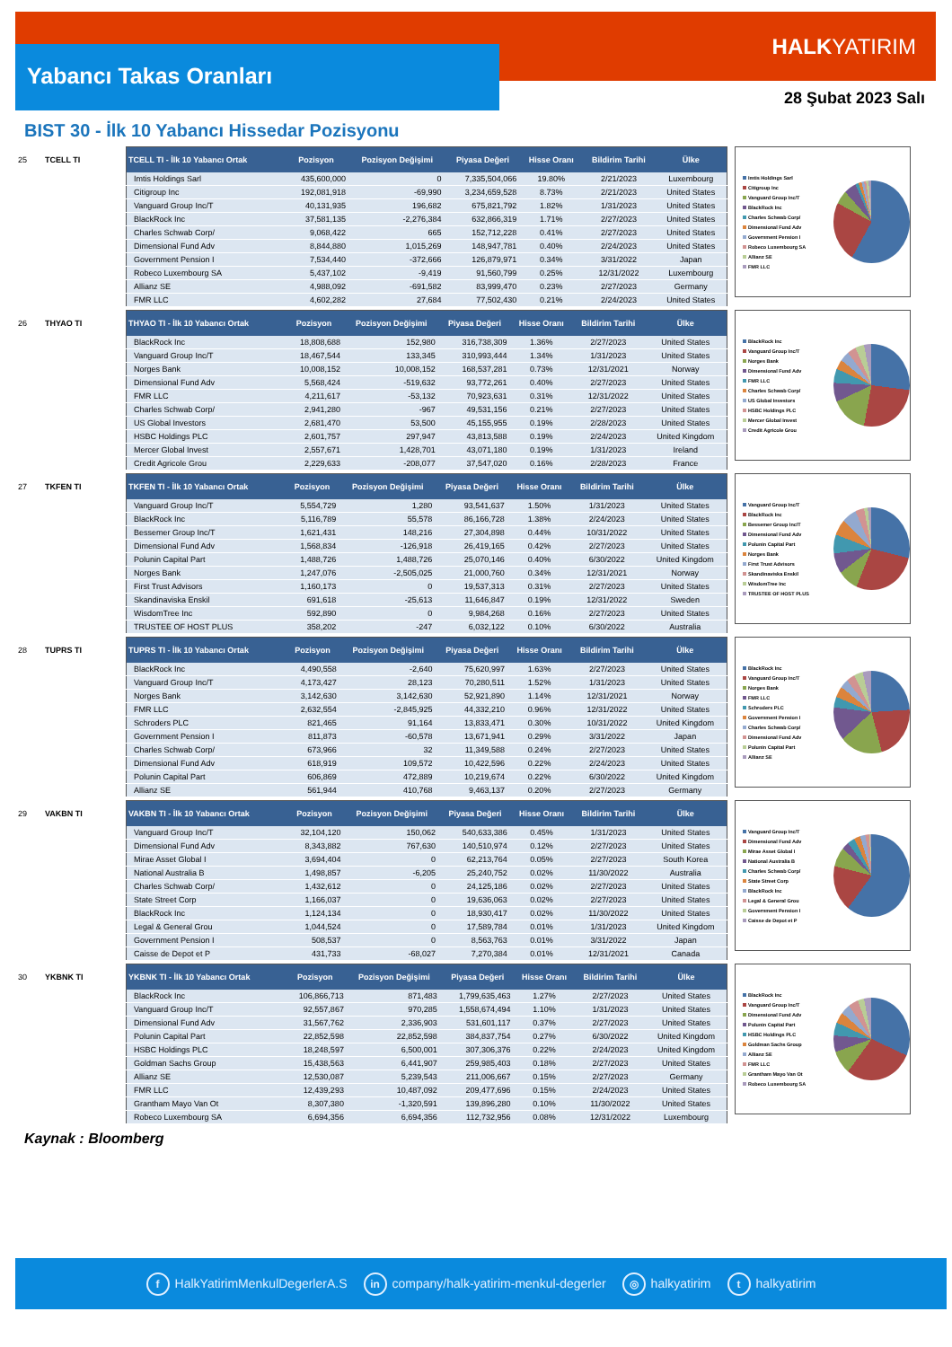Yabancı Takas Oranları
HALKYATIRIM
28 Şubat 2023 Salı
BIST 30 - İlk 10 Yabancı Hissedar Pozisyonu
25 TCELL TI
| TCELL TI - İlk 10 Yabancı Ortak | Pozisyon | Pozisyon Değişimi | Piyasa Değeri | Hisse Oranı | Bildirim Tarihi | Ülke |
| --- | --- | --- | --- | --- | --- | --- |
| Imtis Holdings Sarl | 435,600,000 | 0 | 7,335,504,066 | 19.80% | 2/21/2023 | Luxembourg |
| Citigroup Inc | 192,081,918 | -69,990 | 3,234,659,528 | 8.73% | 2/21/2023 | United States |
| Vanguard Group Inc/T | 40,131,935 | 196,682 | 675,821,792 | 1.82% | 1/31/2023 | United States |
| BlackRock Inc | 37,581,135 | -2,276,384 | 632,866,319 | 1.71% | 2/27/2023 | United States |
| Charles Schwab Corp/ | 9,068,422 | 665 | 152,712,228 | 0.41% | 2/27/2023 | United States |
| Dimensional Fund Adv | 8,844,880 | 1,015,269 | 148,947,781 | 0.40% | 2/24/2023 | United States |
| Government Pension I | 7,534,440 | -372,666 | 126,879,971 | 0.34% | 3/31/2022 | Japan |
| Robeco Luxembourg SA | 5,437,102 | -9,419 | 91,560,799 | 0.25% | 12/31/2022 | Luxembourg |
| Allianz SE | 4,988,092 | -691,582 | 83,999,470 | 0.23% | 2/27/2023 | Germany |
| FMR LLC | 4,602,282 | 27,684 | 77,502,430 | 0.21% | 2/24/2023 | United States |
Imtis Holdings Sarl
Citigroup Inc
Vanguard Group Inc/T
BlackRock Inc
Charles Schwab Corp/
Dimensional Fund Adv
Government Pension I
Robeco Luxembourg SA
Allianz SE
FMR LLC
26 THYAO TI
| THYAO TI - İlk 10 Yabancı Ortak | Pozisyon | Pozisyon Değişimi | Piyasa Değeri | Hisse Oranı | Bildirim Tarihi | Ülke |
| --- | --- | --- | --- | --- | --- | --- |
| BlackRock Inc | 18,808,688 | 152,980 | 316,738,309 | 1.36% | 2/27/2023 | United States |
| Vanguard Group Inc/T | 18,467,544 | 133,345 | 310,993,444 | 1.34% | 1/31/2023 | United States |
| Norges Bank | 10,008,152 | 10,008,152 | 168,537,281 | 0.73% | 12/31/2021 | Norway |
| Dimensional Fund Adv | 5,568,424 | -519,632 | 93,772,261 | 0.40% | 2/27/2023 | United States |
| FMR LLC | 4,211,617 | -53,132 | 70,923,631 | 0.31% | 12/31/2022 | United States |
| Charles Schwab Corp/ | 2,941,280 | -967 | 49,531,156 | 0.21% | 2/27/2023 | United States |
| US Global Investors | 2,681,470 | 53,500 | 45,155,955 | 0.19% | 2/28/2023 | United States |
| HSBC Holdings PLC | 2,601,757 | 297,947 | 43,813,588 | 0.19% | 2/24/2023 | United Kingdom |
| Mercer Global Invest | 2,557,671 | 1,428,701 | 43,071,180 | 0.19% | 1/31/2023 | Ireland |
| Credit Agricole Grou | 2,229,633 | -208,077 | 37,547,020 | 0.16% | 2/28/2023 | France |
BlackRock Inc
Vanguard Group Inc/T
Norges Bank
Dimensional Fund Adv
FMR LLC
Charles Schwab Corp/
US Global Investors
HSBC Holdings PLC
Mercer Global Invest
Credit Agricole Grou
27 TKFEN TI
| TKFEN TI - İlk 10 Yabancı Ortak | Pozisyon | Pozisyon Değişimi | Piyasa Değeri | Hisse Oranı | Bildirim Tarihi | Ülke |
| --- | --- | --- | --- | --- | --- | --- |
| Vanguard Group Inc/T | 5,554,729 | 1,280 | 93,541,637 | 1.50% | 1/31/2023 | United States |
| BlackRock Inc | 5,116,789 | 55,578 | 86,166,728 | 1.38% | 2/24/2023 | United States |
| Bessemer Group Inc/T | 1,621,431 | 148,216 | 27,304,898 | 0.44% | 10/31/2022 | United States |
| Dimensional Fund Adv | 1,568,834 | -126,918 | 26,419,165 | 0.42% | 2/27/2023 | United States |
| Polunin Capital Part | 1,488,726 | 1,488,726 | 25,070,146 | 0.40% | 6/30/2022 | United Kingdom |
| Norges Bank | 1,247,076 | -2,505,025 | 21,000,760 | 0.34% | 12/31/2021 | Norway |
| First Trust Advisors | 1,160,173 | 0 | 19,537,313 | 0.31% | 2/27/2023 | United States |
| Skandinaviska Enskil | 691,618 | -25,613 | 11,646,847 | 0.19% | 12/31/2022 | Sweden |
| WisdomTree Inc | 592,890 | 0 | 9,984,268 | 0.16% | 2/27/2023 | United States |
| TRUSTEE OF HOST PLUS | 358,202 | -247 | 6,032,122 | 0.10% | 6/30/2022 | Australia |
Vanguard Group Inc/T
BlackRock Inc
Bessemer Group Inc/T
Dimensional Fund Adv
Polunin Capital Part
Norges Bank
First Trust Advisors
Skandinaviska Enskil
WisdomTree Inc
TRUSTEE OF HOST PLUS
28 TUPRS TI
| TUPRS TI - İlk 10 Yabancı Ortak | Pozisyon | Pozisyon Değişimi | Piyasa Değeri | Hisse Oranı | Bildirim Tarihi | Ülke |
| --- | --- | --- | --- | --- | --- | --- |
| BlackRock Inc | 4,490,558 | -2,640 | 75,620,997 | 1.63% | 2/27/2023 | United States |
| Vanguard Group Inc/T | 4,173,427 | 28,123 | 70,280,511 | 1.52% | 1/31/2023 | United States |
| Norges Bank | 3,142,630 | 3,142,630 | 52,921,890 | 1.14% | 12/31/2021 | Norway |
| FMR LLC | 2,632,554 | -2,845,925 | 44,332,210 | 0.96% | 12/31/2022 | United States |
| Schroders PLC | 821,465 | 91,164 | 13,833,471 | 0.30% | 10/31/2022 | United Kingdom |
| Government Pension I | 811,873 | -60,578 | 13,671,941 | 0.29% | 3/31/2022 | Japan |
| Charles Schwab Corp/ | 673,966 | 32 | 11,349,588 | 0.24% | 2/27/2023 | United States |
| Dimensional Fund Adv | 618,919 | 109,572 | 10,422,596 | 0.22% | 2/24/2023 | United States |
| Polunin Capital Part | 606,869 | 472,889 | 10,219,674 | 0.22% | 6/30/2022 | United Kingdom |
| Allianz SE | 561,944 | 410,768 | 9,463,137 | 0.20% | 2/27/2023 | Germany |
BlackRock Inc
Vanguard Group Inc/T
Norges Bank
FMR LLC
Schroders PLC
Government Pension I
Charles Schwab Corp/
Dimensional Fund Adv
Polunin Capital Part
Allianz SE
29 VAKBN TI
| VAKBN TI - İlk 10 Yabancı Ortak | Pozisyon | Pozisyon Değişimi | Piyasa Değeri | Hisse Oranı | Bildirim Tarihi | Ülke |
| --- | --- | --- | --- | --- | --- | --- |
| Vanguard Group Inc/T | 32,104,120 | 150,062 | 540,633,386 | 0.45% | 1/31/2023 | United States |
| Dimensional Fund Adv | 8,343,882 | 767,630 | 140,510,974 | 0.12% | 2/27/2023 | United States |
| Mirae Asset Global I | 3,694,404 | 0 | 62,213,764 | 0.05% | 2/27/2023 | South Korea |
| National Australia B | 1,498,857 | -6,205 | 25,240,752 | 0.02% | 11/30/2022 | Australia |
| Charles Schwab Corp/ | 1,432,612 | 0 | 24,125,186 | 0.02% | 2/27/2023 | United States |
| State Street Corp | 1,166,037 | 0 | 19,636,063 | 0.02% | 2/27/2023 | United States |
| BlackRock Inc | 1,124,134 | 0 | 18,930,417 | 0.02% | 11/30/2022 | United States |
| Legal & General Grou | 1,044,524 | 0 | 17,589,784 | 0.01% | 1/31/2023 | United Kingdom |
| Government Pension I | 508,537 | 0 | 8,563,763 | 0.01% | 3/31/2022 | Japan |
| Caisse de Depot et P | 431,733 | -68,027 | 7,270,384 | 0.01% | 12/31/2021 | Canada |
Vanguard Group Inc/T
Dimensional Fund Adv
Mirae Asset Global I
National Australia B
Charles Schwab Corp/
State Street Corp
BlackRock Inc
Legal & General Grou
Government Pension I
Caisse de Depot et P
30 YKBNK TI
| YKBNK TI - İlk 10 Yabancı Ortak | Pozisyon | Pozisyon Değişimi | Piyasa Değeri | Hisse Oranı | Bildirim Tarihi | Ülke |
| --- | --- | --- | --- | --- | --- | --- |
| BlackRock Inc | 106,866,713 | 871,483 | 1,799,635,463 | 1.27% | 2/27/2023 | United States |
| Vanguard Group Inc/T | 92,557,867 | 970,285 | 1,558,674,494 | 1.10% | 1/31/2023 | United States |
| Dimensional Fund Adv | 31,567,762 | 2,336,903 | 531,601,117 | 0.37% | 2/27/2023 | United States |
| Polunin Capital Part | 22,852,598 | 22,852,598 | 384,837,754 | 0.27% | 6/30/2022 | United Kingdom |
| HSBC Holdings PLC | 18,248,597 | 6,500,001 | 307,306,376 | 0.22% | 2/24/2023 | United Kingdom |
| Goldman Sachs Group | 15,438,563 | 6,441,907 | 259,985,403 | 0.18% | 2/27/2023 | United States |
| Allianz SE | 12,530,087 | 5,239,543 | 211,006,667 | 0.15% | 2/27/2023 | Germany |
| FMR LLC | 12,439,293 | 10,487,092 | 209,477,696 | 0.15% | 2/24/2023 | United States |
| Grantham Mayo Van Ot | 8,307,380 | -1,320,591 | 139,896,280 | 0.10% | 11/30/2022 | United States |
| Robeco Luxembourg SA | 6,694,356 | 6,694,356 | 112,732,956 | 0.08% | 12/31/2022 | Luxembourg |
BlackRock Inc
Vanguard Group Inc/T
Dimensional Fund Adv
Polunin Capital Part
HSBC Holdings PLC
Goldman Sachs Group
Allianz SE
FMR LLC
Grantham Mayo Van Ot
Robeco Luxembourg SA
Kaynak : Bloomberg
f HalkYatirimMenkulDegerlerA.S in company/halk-yatirim-menkul-degerler ◎ halkyatirim t halkyatirim